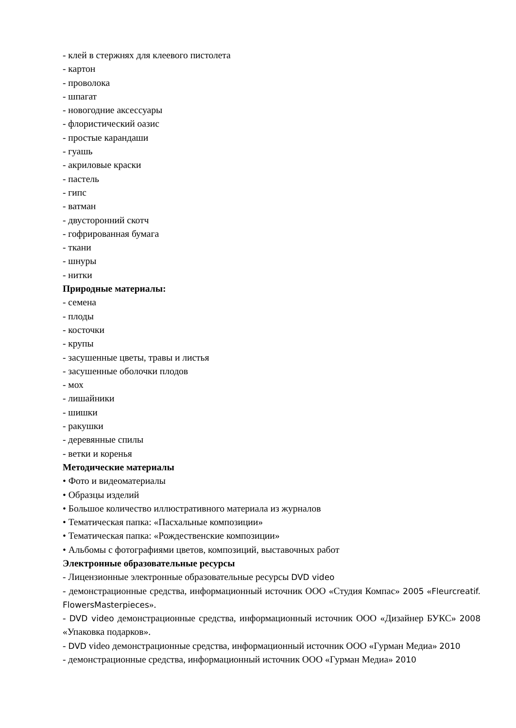- клей в стержнях для клеевого пистолета
- картон
- проволока
- шпагат
- новогодние аксессуары
- флористический оазис
- простые карандаши
- гуашь
- акриловые краски
- пастель
- гипс
- ватман
- двусторонний скотч
- гофрированная бумага
- ткани
- шнуры
- нитки
Природные материалы:
- семена
- плоды
- косточки
- крупы
- засушенные цветы, травы и листья
- засушенные оболочки плодов
- мох
- лишайники
- шишки
- ракушки
- деревянные спилы
- ветки и коренья
Методические материалы
• Фото и видеоматериалы
• Образцы изделий
• Большое количество иллюстративного материала из журналов
• Тематическая папка: «Пасхальные композиции»
• Тематическая папка: «Рождественские композиции»
• Альбомы с фотографиями цветов, композиций, выставочных работ
Электронные образовательные ресурсы
- Лицензионные электронные образовательные ресурсы DVD video
- демонстрационные средства, информационный источник ООО «Студия Компас» 2005 «Fleurcreatif. FlowersMasterpieces».
- DVD video демонстрационные средства, информационный источник ООО «Дизайнер БУКС» 2008 «Упаковка подарков».
- DVD video демонстрационные средства, информационный источник ООО «Гурман Медиа» 2010
- демонстрационные средства, информационный источник ООО «Гурман Медиа» 2010